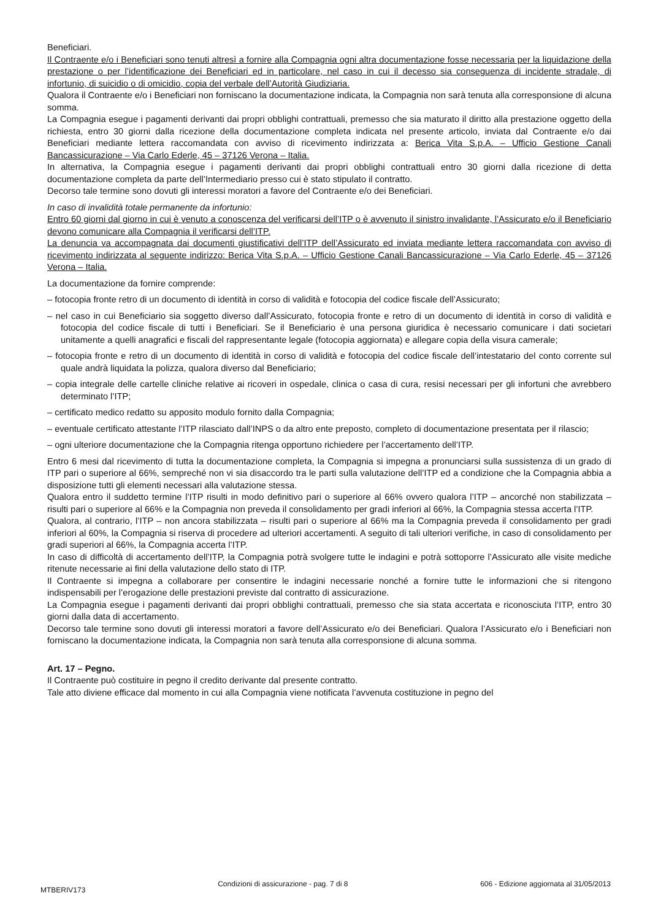Beneficiari.
Il Contraente e/o i Beneficiari sono tenuti altresì a fornire alla Compagnia ogni altra documentazione fosse necessaria per la liquidazione della prestazione o per l’identificazione dei Beneficiari ed in particolare, nel caso in cui il decesso sia conseguenza di incidente stradale, di infortunio, di suicidio o di omicidio, copia del verbale dell’Autorità Giudiziaria.
Qualora il Contraente e/o i Beneficiari non forniscano la documentazione indicata, la Compagnia non sarà tenuta alla corresponsione di alcuna somma.
La Compagnia esegue i pagamenti derivanti dai propri obblighi contrattuali, premesso che sia maturato il diritto alla prestazione oggetto della richiesta, entro 30 giorni dalla ricezione della documentazione completa indicata nel presente articolo, inviata dal Contraente e/o dai Beneficiari mediante lettera raccomandata con avviso di ricevimento indirizzata a: Berica Vita S.p.A. – Ufficio Gestione Canali Bancassicurazione – Via Carlo Ederle, 45 – 37126 Verona – Italia.
In alternativa, la Compagnia esegue i pagamenti derivanti dai propri obblighi contrattuali entro 30 giorni dalla ricezione di detta documentazione completa da parte dell’Intermediario presso cui è stato stipulato il contratto.
Decorso tale termine sono dovuti gli interessi moratori a favore del Contraente e/o dei Beneficiari.
In caso di invalidità totale permanente da infortunio:
Entro 60 giorni dal giorno in cui è venuto a conoscenza del verificarsi dell’ITP o è avvenuto il sinistro invalidante, l’Assicurato e/o il Beneficiario devono comunicare alla Compagnia il verificarsi dell’ITP.
La denuncia va accompagnata dai documenti giustificativi dell’ITP dell’Assicurato ed inviata mediante lettera raccomandata con avviso di ricevimento indirizzata al seguente indirizzo: Berica Vita S.p.A. – Ufficio Gestione Canali Bancassicurazione – Via Carlo Ederle, 45 – 37126 Verona – Italia.
La documentazione da fornire comprende:
– fotocopia fronte retro di un documento di identità in corso di validità e fotocopia del codice fiscale dell’Assicurato;
– nel caso in cui Beneficiario sia soggetto diverso dall’Assicurato, fotocopia fronte e retro di un documento di identità in corso di validità e fotocopia del codice fiscale di tutti i Beneficiari. Se il Beneficiario è una persona giuridica è necessario comunicare i dati societari unitamente a quelli anagrafici e fiscali del rappresentante legale (fotocopia aggiornata) e allegare copia della visura camerale;
– fotocopia fronte e retro di un documento di identità in corso di validità e fotocopia del codice fiscale dell’intestatario del conto corrente sul quale andrà liquidata la polizza, qualora diverso dal Beneficiario;
– copia integrale delle cartelle cliniche relative ai ricoveri in ospedale, clinica o casa di cura, resisi necessari per gli infortuni che avrebbero determinato l’ITP;
– certificato medico redatto su apposito modulo fornito dalla Compagnia;
– eventuale certificato attestante l’ITP rilasciato dall’INPS o da altro ente preposto, completo di documentazione presentata per il rilascio;
– ogni ulteriore documentazione che la Compagnia ritenga opportuno richiedere per l’accertamento dell’ITP.
Entro 6 mesi dal ricevimento di tutta la documentazione completa, la Compagnia si impegna a pronunciarsi sulla sussistenza di un grado di ITP pari o superiore al 66%, sempreché non vi sia disaccordo tra le parti sulla valutazione dell’ITP ed a condizione che la Compagnia abbia a disposizione tutti gli elementi necessari alla valutazione stessa.
Qualora entro il suddetto termine l’ITP risulti in modo definitivo pari o superiore al 66% ovvero qualora l’ITP – ancorché non stabilizzata – risulti pari o superiore al 66% e la Compagnia non preveda il consolidamento per gradi inferiori al 66%, la Compagnia stessa accerta l’ITP.
Qualora, al contrario, l’ITP – non ancora stabilizzata – risulti pari o superiore al 66% ma la Compagnia preveda il consolidamento per gradi inferiori al 60%, la Compagnia si riserva di procedere ad ulteriori accertamenti. A seguito di tali ulteriori verifiche, in caso di consolidamento per gradi superiori al 66%, la Compagnia accerta l’ITP.
In caso di difficoltà di accertamento dell’ITP, la Compagnia potrà svolgere tutte le indagini e potrà sottoporre l’Assicurato alle visite mediche ritenute necessarie ai fini della valutazione dello stato di ITP.
Il Contraente si impegna a collaborare per consentire le indagini necessarie nonché a fornire tutte le informazioni che si ritengono indispensabili per l’erogazione delle prestazioni previste dal contratto di assicurazione.
La Compagnia esegue i pagamenti derivanti dai propri obblighi contrattuali, premesso che sia stata accertata e riconosciuta l’ITP, entro 30 giorni dalla data di accertamento.
Decorso tale termine sono dovuti gli interessi moratori a favore dell’Assicurato e/o dei Beneficiari. Qualora l’Assicurato e/o i Beneficiari non forniscano la documentazione indicata, la Compagnia non sarà tenuta alla corresponsione di alcuna somma.
Art. 17 – Pegno.
Il Contraente può costituire in pegno il credito derivante dal presente contratto.
Tale atto diviene efficace dal momento in cui alla Compagnia viene notificata l’avvenuta costituzione in pegno del
MTBERIV173 Condizioni di assicurazione - pag. 7 di 8 606 - Edizione aggiornata al 31/05/2013